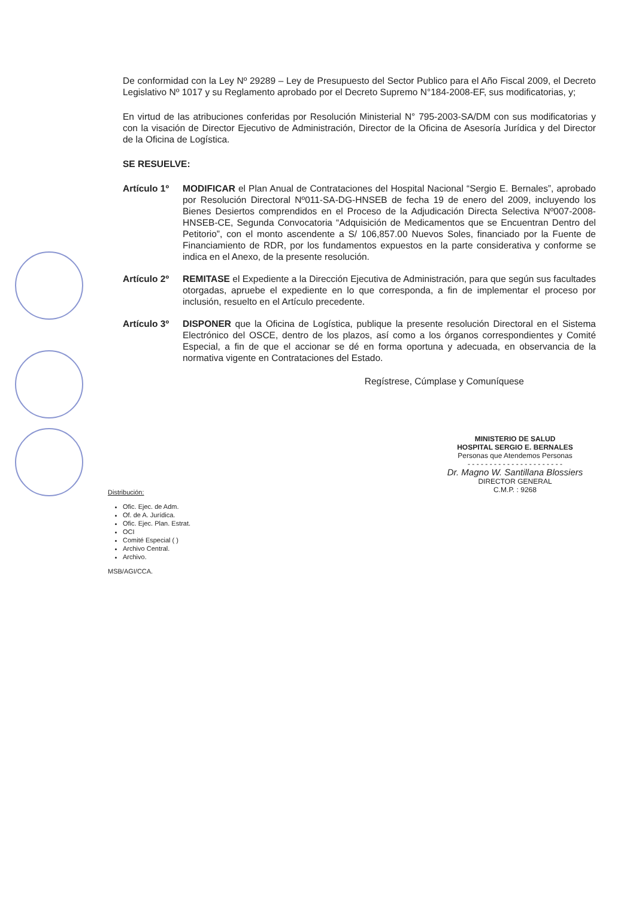De conformidad con la Ley Nº 29289 – Ley de Presupuesto del Sector Publico para el Año Fiscal 2009, el Decreto Legislativo Nº 1017 y su Reglamento aprobado por el Decreto Supremo N°184-2008-EF, sus modificatorias, y;
En virtud de las atribuciones conferidas por Resolución Ministerial N° 795-2003-SA/DM con sus modificatorias y con la visación de Director Ejecutivo de Administración, Director de la Oficina de Asesoría Jurídica y del Director de la Oficina de Logística.
SE RESUELVE:
Artículo 1º
MODIFICAR el Plan Anual de Contrataciones del Hospital Nacional “Sergio E. Bernales”, aprobado por Resolución Directoral Nº011-SA-DG-HNSEB de fecha 19 de enero del 2009, incluyendo los Bienes Desiertos comprendidos en el Proceso de la Adjudicación Directa Selectiva Nº007-2008-HNSEB-CE, Segunda Convocatoria “Adquisición de Medicamentos que se Encuentran Dentro del Petitorio”, con el monto ascendente a S/ 106,857.00 Nuevos Soles, financiado por la Fuente de Financiamiento de RDR, por los fundamentos expuestos en la parte considerativa y conforme se indica en el Anexo, de la presente resolución.
Artículo 2º
REMITASE el Expediente a la Dirección Ejecutiva de Administración, para que según sus facultades otorgadas, apruebe el expediente en lo que corresponda, a fin de implementar el proceso por inclusión, resuelto en el Artículo precedente.
Artículo 3º
DISPONER que la Oficina de Logística, publique la presente resolución Directoral en el Sistema Electrónico del OSCE, dentro de los plazos, así como a los órganos correspondientes y Comité Especial, a fin de que el accionar se dé en forma oportuna y adecuada, en observancia de la normativa vigente en Contrataciones del Estado.
Regístrese, Cúmplase y Comuníquese
MINISTERIO DE SALUD
HOSPITAL SERGIO E. BERNALES
Personas que Atendemos Personas
- - - - - - - - - - - - - - - - - - - - - -
Dr. Magno W. Santillana Blossiers
DIRECTOR GENERAL
C.M.P. : 9268
Distribución:
Ofic. Ejec. de Adm.
Of. de A. Jurídica.
Ofic. Ejec. Plan. Estrat.
OCI
Comité Especial ( )
Archivo Central.
Archivo.
MSB/AGI/CCA.